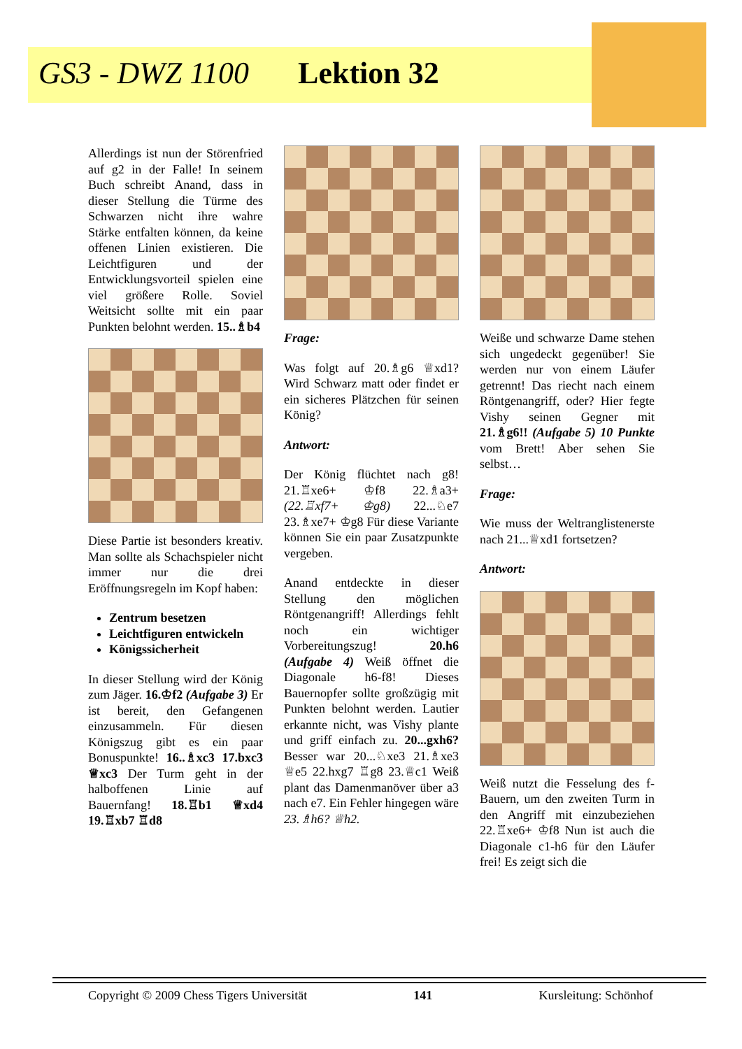GS3 - DWZ 1100 Lektion 32
Allerdings ist nun der Störenfried auf g2 in der Falle! In seinem Buch schreibt Anand, dass in dieser Stellung die Türme des Schwarzen nicht ihre wahre Stärke entfalten können, da keine offenen Linien existieren. Die Leichtfiguren und der Entwicklungsvorteil spielen eine viel größere Rolle. Soviel Weitsicht sollte mit ein paar Punkten belohnt werden. 15..♗b4
Diese Partie ist besonders kreativ. Man sollte als Schachspieler nicht immer nur die drei Eröffnungsregeln im Kopf haben:
Zentrum besetzen
Leichtfiguren entwickeln
Königssicherheit
In dieser Stellung wird der König zum Jäger. 16.♔f2 (Aufgabe 3) Er ist bereit, den Gefangenen einzusammeln. Für diesen Königszug gibt es ein paar Bonuspunkte! 16..♗xc3 17.bxc3 ♕xc3 Der Turm geht in der halboffenen Linie auf Bauernfang! 18.♖b1 ♕xd4 19.♖xb7 ♖d8
Frage:
Was folgt auf 20.♗g6 ♕xd1? Wird Schwarz matt oder findet er ein sicheres Plätzchen für seinen König?
Antwort:
Der König flüchtet nach g8! 21.♖xe6+ ♔f8 22.♗a3+ (22.♖xf7+ ♔g8) 22...♘e7 23.♗xe7+ ♔g8 Für diese Variante können Sie ein paar Zusatzpunkte vergeben.
Anand entdeckte in dieser Stellung den möglichen Röntgenangriff! Allerdings fehlt noch ein wichtiger Vorbereitungszug! 20.h6 (Aufgabe 4) Weiß öffnet die Diagonale h6-f8! Dieses Bauernopfer sollte großzügig mit Punkten belohnt werden. Lautier erkannte nicht, was Vishy plante und griff einfach zu. 20...gxh6? Besser war 20...♘xe3 21.♗xe3 ♕e5 22.hxg7 ♖g8 23.♕c1 Weiß plant das Damenmanöver über a3 nach e7. Ein Fehler hingegen wäre 23.♗h6? ♕h2.
Weiße und schwarze Dame stehen sich ungedeckt gegenüber! Sie werden nur von einem Läufer getrennt! Das riecht nach einem Röntgenangriff, oder? Hier fegte Vishy seinen Gegner mit 21.♗g6!! (Aufgabe 5) 10 Punkte vom Brett! Aber sehen Sie selbst…
Frage:
Wie muss der Weltranglistenerste nach 21...♕xd1 fortsetzen?
Antwort:
Weiß nutzt die Fesselung des f-Bauern, um den zweiten Turm in den Angriff mit einzubeziehen 22.♖xe6+ ♔f8 Nun ist auch die Diagonale c1-h6 für den Läufer frei! Es zeigt sich die
Copyright © 2009 Chess Tigers Universität 141 Kursleitung: Schönhof